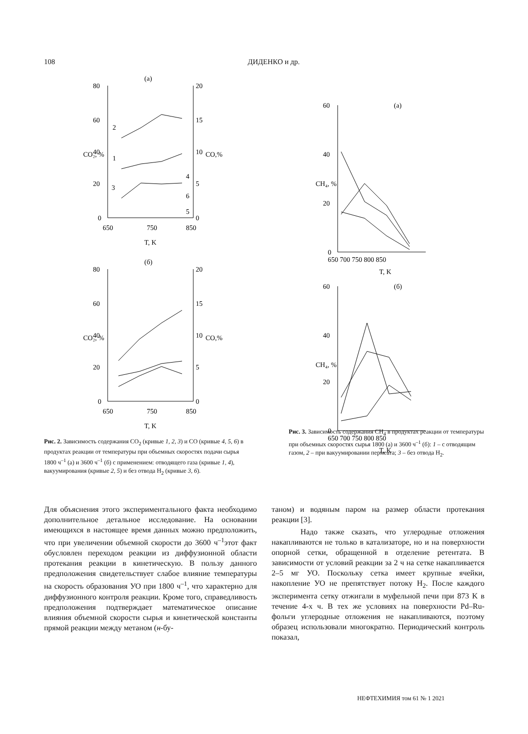108 ДИДЕНКО и др.
(а)
80
60
40
20
0
20
15
10
5
0
650
750
850
T, K
CO₂, %
CO,%
2
1
3
4
6
5
(б)
80
60
40
20
0
20
15
10
5
0
650
750
850
T, K
CO₂, %
CO,%
Рис. 2. Зависимость содержания CO<sub>2</sub> (кривые 1, 2, 3) и CO (кривые 4, 5, 6) в продуктах реакции от температуры при объемных скоростях подачи сырья 1800 ч<sup>–1</sup> (а) и 3600 ч<sup>–1</sup> (б) с применением: отводящего газа (кривые 1, 4), вакуумирования (кривые 2, 5) и без отвода H<sub>2</sub> (кривые 3, 6).
(а)
60
40
20
0
650 700 750 800 850
T, K
CH₄, %
(б)
60
40
20
0
650 700 750 800 850
T, K
CH₄, %
Рис. 3. Зависимость содержания CH<sub>4</sub> в продуктах реакции от температуры при объемных скоростях сырья 1800 (а) и 3600 ч<sup>–1</sup> (б): 1 – с отводящим газом, 2 – при вакуумировании пермеата; 3 – без отвода H<sub>2</sub>.
Для объяснения этого экспериментального факта необходимо дополнительное детальное исследование. На основании имеющихся в настоящее время данных можно предположить, что при увеличении объемной скорости до 3600 ч<sup>–1</sup>этот факт обусловлен переходом реакции из диффузионной области протекания реакции в кинетическую. В пользу данного предположения свидетельствует слабое влияние температуры на скорость образования УО при 1800 ч<sup>–1</sup>, что характерно для диффузионного контроля реакции. Кроме того, справедливость предположения подтверждает математическое описание влияния объемной скорости сырья и кинетической константы прямой реакции между метаном (н-бу-
таном) и водяным паром на размер области протекания реакции [3].
Надо также сказать, что углеродные отложения накапливаются не только в катализаторе, но и на поверхности опорной сетки, обращенной в отделение ретентата. В зависимости от условий реакции за 2 ч на сетке накапливается 2–5 мг УО. Поскольку сетка имеет крупные ячейки, накопление УО не препятствует потоку H<sub>2</sub>. После каждого эксперимента сетку отжигали в муфельной печи при 873 K в течение 4-х ч. В тех же условиях на поверхности Pd–Ru-фольги углеродные отложения не накапливаются, поэтому образец использовали многократно. Периодический контроль показал,
НЕФТЕХИМИЯ том 61 № 1 2021